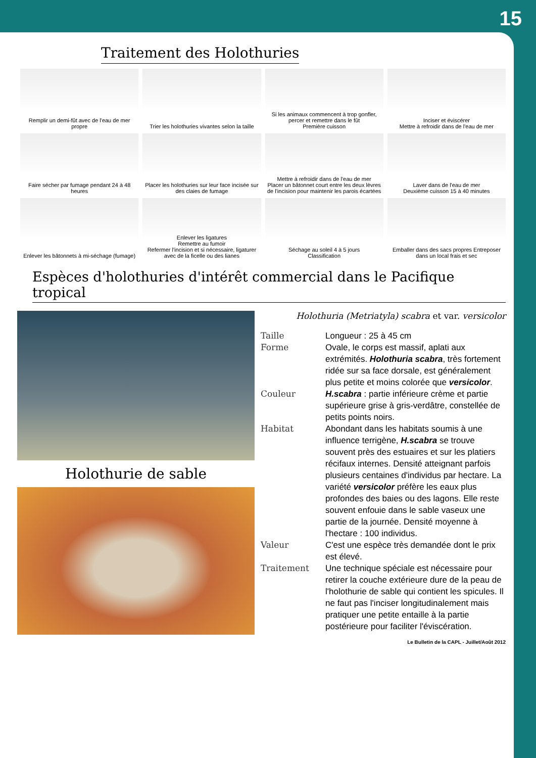15
Traitement des Holothuries
Remplir un demi-fût avec de l'eau de mer propre
Trier les holothuries vivantes selon la taille
Si les animaux commencent à trop gonfler, percer et remettre dans le fût
Première cuisson
Inciser et éviscérer
Mettre à refroidir dans de l'eau de mer
Faire sécher par fumage pendant 24 à 48 heures
Placer les holothuries sur leur face incisée sur des claies de fumage
Mettre à refroidir dans de l'eau de mer
Placer un bâtonnet court entre les deux lèvres de l'incision pour maintenir les parois écartées
Laver dans de l'eau de mer
Deuxième cuisson 15 à 40 minutes
Enlever les bâtonnets à mi-séchage (fumage)
Enlever les ligatures
Remettre au fumoir
Refermer l'incision et si nécessaire, ligaturer avec de la ficelle ou des lianes
Séchage au soleil 4 à 5 jours
Classification
Emballer dans des sacs propres Entreposer dans un local frais et sec
Espèces d'holothuries d'intérêt commercial dans le Pacifique tropical
Holothurie de sable
Holothuria (Metriatyla) scabra et var. versicolor
Taille Longueur : 25 à 45 cm
Forme Ovale, le corps est massif, aplati aux extrémités. Holothuria scabra, très fortement ridée sur sa face dorsale, est généralement plus petite et moins colorée que versicolor.
Couleur H.scabra : partie inférieure crème et partie supérieure grise à gris-verdâtre, constellée de petits points noirs.
Habitat Abondant dans les habitats soumis à une influence terrigène, H.scabra se trouve souvent près des estuaires et sur les platiers récifaux internes. Densité atteignant parfois plusieurs centaines d'individus par hectare. La variété versicolor préfère les eaux plus profondes des baies ou des lagons. Elle reste souvent enfouie dans le sable vaseux une partie de la journée. Densité moyenne à l'hectare : 100 individus.
Valeur C'est une espèce très demandée dont le prix est élevé.
Traitement Une technique spéciale est nécessaire pour retirer la couche extérieure dure de la peau de l'holothurie de sable qui contient les spicules. Il ne faut pas l'inciser longitudinalement mais pratiquer une petite entaille à la partie postérieure pour faciliter l'éviscération.
Le Bulletin de la CAPL - Juillet/Août 2012